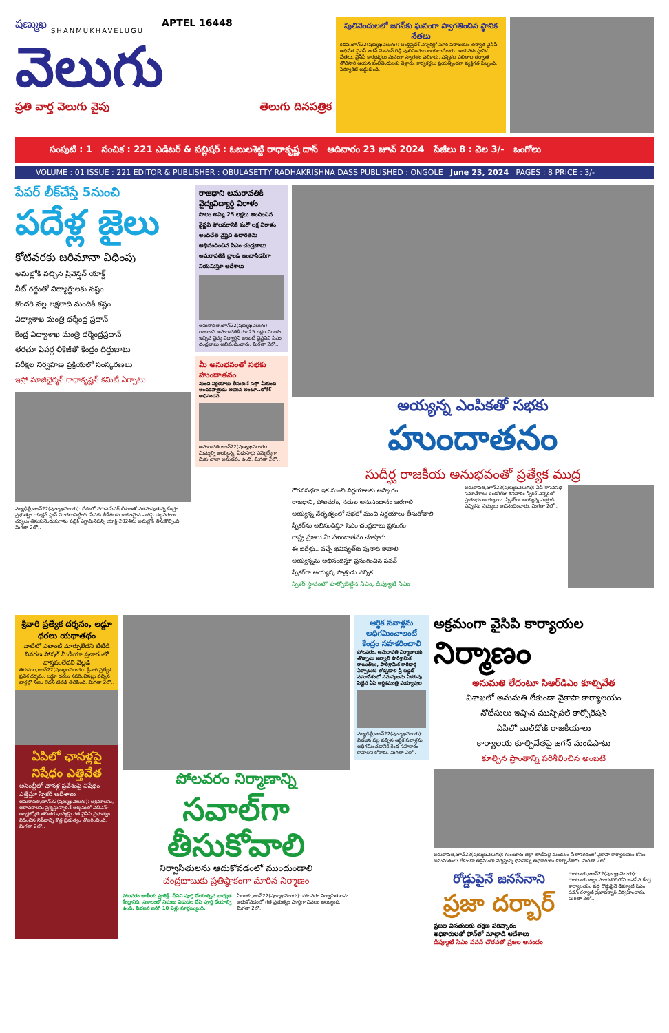షణ్ముఖ SHANMUKHAVELUGU APTEL 16448
వెలుగు
ప్రతి వార్త వెలుగు వైపు తెలుగు దినపత్రిక
పులివెందులలో జగన్‌కు ఘనంగా స్వాగతించిన స్థానిక నేతలు
కడప,జూన్22(షణ్ముఖవెలుగు): ఆంధ్రప్రదేశ్ ఎన్నికల్లో ఘోర పరాజయం తర్వాత వైసీపీ అధినేత వైఎస్ జగన్ మోహన్ రెడ్డి పులివెందుల బయలుదేరారు. ఆయనకు స్థానిక నేతలు, వైసీపీ కార్యకర్తలు ఘనంగా స్వాగతం పలికారు. ఎన్నికల ఫలితాల తర్వాత తొలిసారి ఆయన పులివెందులకు వెళ్లారు. కార్యకర్తలు ప్రయత్నించగా వ్యక్తిగత సిబ్బంది, సెక్యూరిటీ అడ్డుకుంది.
సంపుటి : 1 సంచిక : 221 ఎడిటర్ & పబ్లిషర్ : ఓబులశెట్టి రాధాకృష్ణ దాస్ ఆదివారం 23 జూన్ 2024 పేజీలు 8 : వెల 3/- ఒంగోలు
VOLUME : 01 ISSUE : 221 EDITOR & PUBLISHER : OBULASETTY RADHAKRISHNA DASS PUBLISHED : ONGOLE June 23, 2024 PAGES : 8 PRICE : 3/-
పేపర్ లీక్‌చేస్తే 5నుంచి
పదేళ్ల జైలు
కోటివరకు జరిమానా విధింపు
అమల్లోకి వచ్చిన ప్రివెన్షన్ యాక్ట్
నీట్ రద్దుతో విద్యార్థులకు నష్టం
కొందరి వల్ల లక్షలాది మందికి కష్టం
విద్యాశాఖ మంత్రి ధర్మేంద్ర ప్రధాన్
కేంద్ర విద్యాశాఖ మంత్రి ధర్మేంద్రప్రధాన్
తరచూ పేపర్ల లీకేజీతో కేంద్రం దిద్దుబాటు
పరీక్షల నిర్వహణ ప్రక్రియలో సంస్కరణలు
ఇస్రో మాజీఛైర్మన్ రాధాకృష్ణన్ కమిటీ ఏర్పాటు
న్యూఢిల్లీ,జూన్22(షణ్ముఖవెలుగు): దేశంలో వరుస పేపర్ లీకులతో సతమవుతున్న కేంద్రం ప్రభుత్వం యాక్షన్ ప్లాన్ మొదలుపెట్టింది. పేపరు లీకేజీలకు కారణమైన వారిపై చట్టపరంగా చర్యలు తీసుకునేందుకుగాను పబ్లిక్ ఎగ్జామినేషన్స్ యాక్ట్-2024ను అమల్లోకి తీసుకొచ్చింది. మిగతా 2లో..
రాజధాని అమరావతికి వైద్యవిద్యార్థి విరాళం
పొలం అమ్మి 25 లక్షలు అందించిన వైష్ణవి పోలవరానికి మరో లక్ష విరాళం అందచేత వైష్ణవి ఉదారతను అభినందించిన సిఎం చంద్రబాబు అమరావతికి బ్రాండ్ అంబాసిడర్‌గా నియమిస్తూ ఆదేశాలు
అమరావతి,జూన్22(షణ్ముఖవెలుగు): రాజధాని అమరావతికి రూ.25 లక్షల విరాళం ఇచ్చిన వైద్య విద్యార్థిని అంబటి వైష్ణవిని సిఎం చంద్రబాబు అభినందించారు. మిగతా 2లో..
మీ అనుభవంతో సభకు హుందాతనం
మంచి నిర్ణయాలు తీసుకునే సత్తా మీకుంది అందరిపాత్రుడు ఆయన అంటూ..లోకేశ్ అభినందన
అమరావతి,జూన్22(షణ్ముఖవెలుగు): మిమ్మల్ని అయ్యన్న, ఏడుసార్లు ఎమ్మెల్యేగా మీకు చాలా అనుభవం ఉంది. మిగతా 2లో..
అయ్యన్న ఎంపికతో సభకు
హుందాతనం
సుదీర్ఘ రాజకీయ అనుభవంతో ప్రత్యేక ముద్ర
గౌరవసభగా ఇక మంచి నిర్ణయాలకు ఆస్కారం
రాజధాని, పోలవరం, నదుల అనుసంధానం జరగాలి
అయ్యన్న నేతృత్వంలో సభలో మంచి నిర్ణయాలు తీసుకోవాలి
స్పీకర్‌ను అభినందిస్తూ సిఎం చంద్రబాబు ప్రసంగం
రాష్ట్ర ప్రజలు మీ హుందాతనం చూస్తారు
ఈ ఐదేళ్లు.. వచ్చే భవిష్యత్‌కు పునాది కావాలి
అయ్యన్నను అభినందిస్తూ ప్రసంగించిన పవన్
స్పీకర్‌గా అయ్యన్న పాత్రుడు ఎన్నిక
స్పీకర్ స్థానంలో కూర్చోబెట్టిన సిఎం, డిప్యూటీ సిఎం
అమరావతి,జూన్22(షణ్ముఖవెలుగు): ఏపీ శాసనసభ సమావేశాలు రెండోరోజు శనివారం స్పీకర్ ఎన్నికతో ప్రారంభం అయ్యాయి. స్పీకర్‌గా అయ్యన్న పాత్రుడి ఎన్నికను సభ్యులు అభినందించారు. మిగతా 2లో..
శ్రీవారి ప్రత్యేక దర్శనం, లడ్డూ ధరలు యథాతథం
వాటిలో ఎలాంటి మార్పులేదని టీటీడీ వివరణ సోషల్ మీడియా ప్రచారంలో వాస్తవంలేదని వెల్లడి
తిరుమల,జూన్22(షణ్ముఖవెలుగు): శ్రీవారి ప్రత్యేక ప్రవేశ దర్శనం, లడ్డూ ధరలు సవరించినట్లు వచ్చిన వార్తల్లో నిజం లేదని టీటీడీ తెలిపింది. మిగతా 2లో..
ఏపిలో ఛానళ్లపై నిషేధం ఎత్తివేత
అసెంబ్లీలో ఛానళ్ల ప్రవేశంపై నిషేధం ఎత్తేస్తూ స్పీకర్ ఆదేశాలు
అమరావతి,జూన్22(షణ్ముఖవెలుగు): అక్రమాలను, అరాచకాలను ప్రశ్నిస్తున్నారనే అక్కసుతో ఏబీఎన్-ఆంధ్రజ్యోతి తదితర ఛానళ్లపై గత వైసిపి ప్రభుత్వం విధించిన నిషేధాన్ని కొత్త ప్రభుత్వం తొలగించింది. మిగతా 2లో..
పోలవరం నిర్మాణాన్ని
సవాల్‌గా తీసుకోవాలి
నిర్వాసితులను ఆదుకోవడంలో ముందుండాలి
చంద్రబాబుకు ప్రతిష్ఠాకంగా మారిన నిర్మాణం
పోలవరం జాతీయ ప్రాజెక్ట్. దీనిని పూర్తి చేయాల్సిన బాధ్యత కేంద్రానిది. సకాలంలో నిధులు విడుదల చేసి పూర్తి చేయాల్సి ఉంది. విభజన జరిగి 10 ఏళ్లు పూర్తయ్యింది.
ఏలూరు,జూన్22(షణ్ముఖవెలుగు): పోలవరం నిర్వాసితులను ఆదుకోవడంలో గత ప్రభుత్వం పూర్తిగా విఫలం అయ్యింది. మిగతా 2లో..
ఆర్థిక సవాళ్లను అధిగమించాలంటే కేంద్రం సహకరించాలి
పోలవరం, అమరావతి నిర్మాణాలకు తోడ్పాటు ఇవ్వాలి పారిశ్రామిక రాయితీలు, పారిశ్రామిక కారిడార్ల ఏర్పాటుకు తోడ్పడాలి ప్రీ బడ్జెట్ సమావేశంలో సమస్యలను ఏకరువు పెట్టిన ఏపి ఆర్థికమంత్రి పయ్యావుల
న్యూఢిల్లీ,జూన్22(షణ్ముఖవెలుగు): విభజన వల్ల వచ్చిన ఆర్థిక సవాళ్లను అధిగమించడానికి కేంద్ర సహకారం కావాలని కోరారు. మిగతా 2లో..
అక్రమంగా వైసిపి కార్యాయల
నిర్మాణం
అనుమతి లేదంటూ సిఆర్‌డిఎం కూల్చివేత
విశాఖలో అనుమతి లేకుండా వైకాపా కార్యాలయం
నోటీసులు ఇచ్చిన మున్సిపల్ కార్పోరేషన్
ఏపిలో బుల్‌డోజ్ రాజకీయాలు
కార్యాలయ కూల్చివేతపై జగన్ మండిపాటు
కూల్చిన ప్రాంతాన్ని పరిశీలించిన అంబటి
అమరావతి,జూన్22(షణ్ముఖవెలుగు): గుంటూరు జిల్లా తాడేపల్లి మండలం సీతానగరంలో వైకాపా కార్యాలయం కోసం అనుమతులు లేకుండా అక్రమంగా నిర్మిస్తున్న భవనాన్ని అధికారులు కూల్చివేశారు. మిగతా 2లో..
రోడ్డుపైనే జనసేనాని
ప్రజా దర్బార్
ప్రజల వినతులకు తక్షణ పరిష్కారం
అధికారులతో ఫోన్‌లో మాట్లాడి ఆదేశాలు
డిప్యూటీ సిఎం పవన్ చొరవతో ప్రజల ఆనందం
గుంటూరు,జూన్22(షణ్ముఖవెలుగు): గుంటూరు జిల్లా మంగళగిరిలోని జనసేన కేంద్ర కార్యాలయం వద్ద రోడ్డుపైనే డిప్యూటీ సీఎం పవన్ కళ్యాణ్ ప్రజాదర్బార్ నిర్వహించారు. మిగతా 2లో..